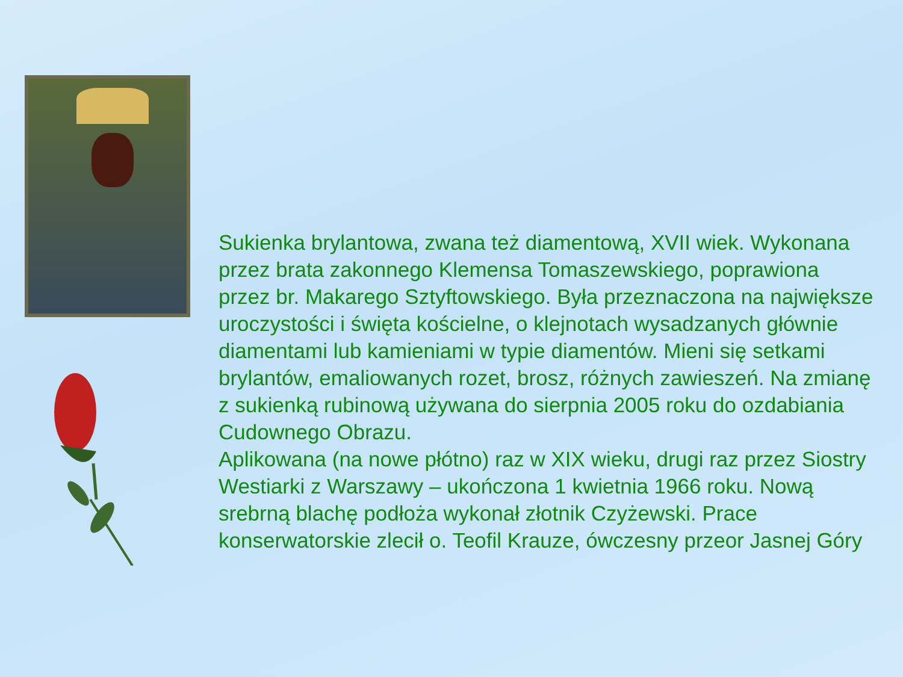Sukienka brylantowa, zwana też diamentową, XVII wiek. Wykonana przez brata zakonnego Klemensa Tomaszewskiego, poprawiona przez br. Makarego Sztyftowskiego. Była przeznaczona na największe uroczystości i święta kościelne, o klejnotach wysadzanych głównie diamentami lub kamieniami w typie diamentów. Mieni się setkami brylantów, emaliowanych rozet, brosz, różnych zawieszeń. Na zmianę z sukienką rubinową używana do sierpnia 2005 roku do ozdabiania Cudownego Obrazu.
Aplikowana (na nowe płótno) raz w XIX wieku, drugi raz przez Siostry Westiarki z Warszawy – ukończona 1 kwietnia 1966 roku. Nową srebrną blachę podłoża wykonał złotnik Czyżewski. Prace konserwatorskie zlecił o. Teofil Krauze, ówczesny przeor Jasnej Góry